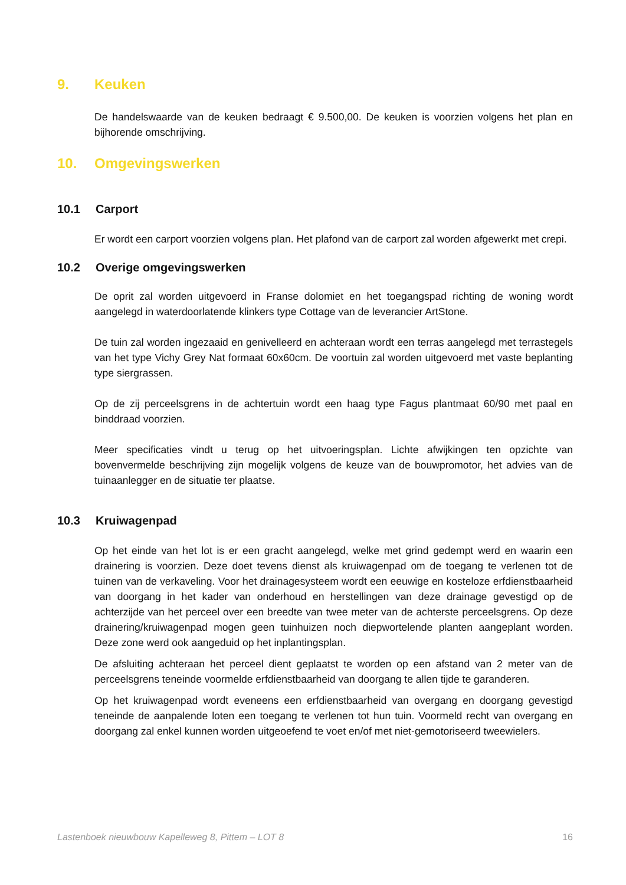9. Keuken
De handelswaarde van de keuken bedraagt € 9.500,00. De keuken is voorzien volgens het plan en bijhorende omschrijving.
10. Omgevingswerken
10.1 Carport
Er wordt een carport voorzien volgens plan. Het plafond van de carport zal worden afgewerkt met crepi.
10.2 Overige omgevingswerken
De oprit zal worden uitgevoerd in Franse dolomiet en het toegangspad richting de woning wordt aangelegd in waterdoorlatende klinkers type Cottage van de leverancier ArtStone.
De tuin zal worden ingezaaid en genivelleerd en achteraan wordt een terras aangelegd met terrastegels van het type Vichy Grey Nat formaat 60x60cm. De voortuin zal worden uitgevoerd met vaste beplanting type siergrassen.
Op de zij perceelsgrens in de achtertuin wordt een haag type Fagus plantmaat 60/90 met paal en binddraad voorzien.
Meer specificaties vindt u terug op het uitvoeringsplan. Lichte afwijkingen ten opzichte van bovenvermelde beschrijving zijn mogelijk volgens de keuze van de bouwpromotor, het advies van de tuinaanlegger en de situatie ter plaatse.
10.3 Kruiwagenpad
Op het einde van het lot is er een gracht aangelegd, welke met grind gedempt werd en waarin een drainering is voorzien. Deze doet tevens dienst als kruiwagenpad om de toegang te verlenen tot de tuinen van de verkaveling. Voor het drainagesysteem wordt een eeuwige en kosteloze erfdienstbaarheid van doorgang in het kader van onderhoud en herstellingen van deze drainage gevestigd op de achterzijde van het perceel over een breedte van twee meter van de achterste perceelsgrens. Op deze drainering/kruiwagenpad mogen geen tuinhuizen noch diepwortelende planten aangeplant worden. Deze zone werd ook aangeduid op het inplantingsplan.
De afsluiting achteraan het perceel dient geplaatst te worden op een afstand van 2 meter van de perceelsgrens teneinde voormelde erfdienstbaarheid van doorgang te allen tijde te garanderen.
Op het kruiwagenpad wordt eveneens een erfdienstbaarheid van overgang en doorgang gevestigd teneinde de aanpalende loten een toegang te verlenen tot hun tuin. Voormeld recht van overgang en doorgang zal enkel kunnen worden uitgeoefend te voet en/of met niet-gemotoriseerd tweewielers.
Lastenboek nieuwbouw Kapelleweg 8, Pittem – LOT 8 16